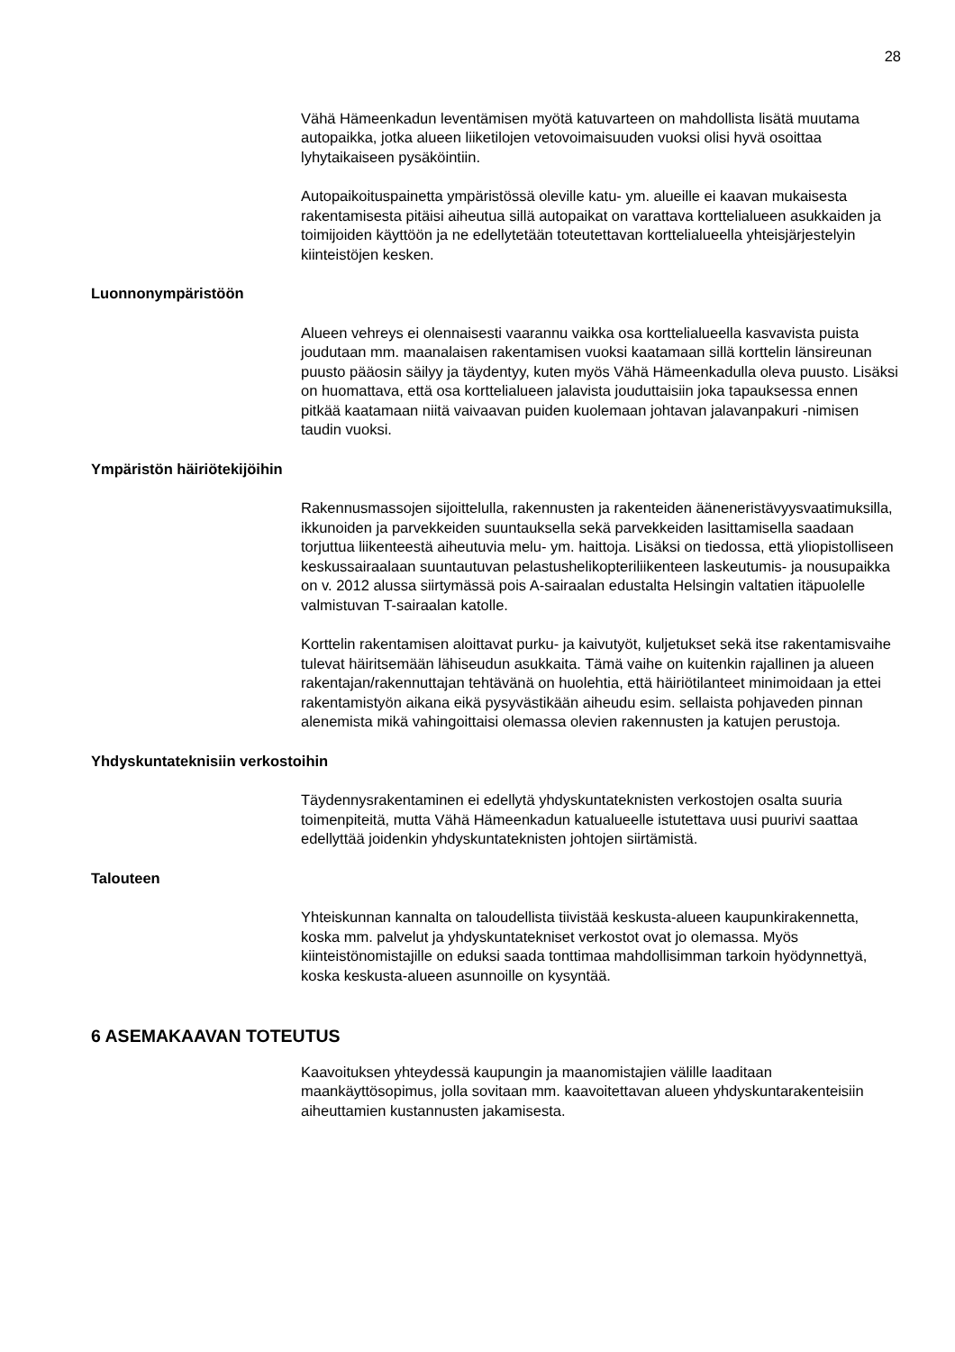28
Vähä Hämeenkadun leventämisen myötä katuvarteen on mahdollista lisätä muutama autopaikka, jotka alueen liiketilojen vetovoimaisuuden vuoksi olisi hyvä osoittaa lyhytaikaiseen pysäköintiin.
Autopaikoituspainetta ympäristössä oleville katu- ym. alueille ei kaavan mukaisesta rakentamisesta pitäisi aiheutua sillä autopaikat on varattava korttelialueen asukkaiden ja toimijoiden käyttöön ja ne edellytetään toteutettavan korttelialueella yhteisjärjestelyin kiinteistöjen kesken.
Luonnonympäristöön
Alueen vehreys ei olennaisesti vaarannu vaikka osa korttelialueella kasvavista puista joudutaan mm. maanalaisen rakentamisen vuoksi kaatamaan sillä korttelin länsireunan puusto pääosin säilyy ja täydentyy, kuten myös Vähä Hämeenkadulla oleva puusto. Lisäksi on huomattava, että osa korttelialueen jalavista jouduttaisiin joka tapauksessa ennen pitkää kaatamaan niitä vaivaavan puiden kuolemaan johtavan jalavanpakuri -nimisen taudin vuoksi.
Ympäristön häiriötekijöihin
Rakennusmassojen sijoittelulla, rakennusten ja rakenteiden ääneneristävyysvaatimuksilla, ikkunoiden ja parvekkeiden suuntauksella sekä parvekkeiden lasittamisella saadaan torjuttua liikenteestä aiheutuvia melu- ym. haittoja. Lisäksi on tiedossa, että yliopistolliseen keskussairaalaan suuntautuvan pelastushelikopteriliikenteen laskeutumis- ja nousupaikka on v. 2012 alussa siirtymässä pois A-sairaalan edustalta Helsingin valtatien itäpuolelle valmistuvan T-sairaalan katolle.
Korttelin rakentamisen aloittavat purku- ja kaivutyöt, kuljetukset sekä itse rakentamisvaihe tulevat häiritsemään lähiseudun asukkaita. Tämä vaihe on kuitenkin rajallinen ja alueen rakentajan/rakennuttajan tehtävänä on huolehtia, että häiriötilanteet minimoidaan ja ettei rakentamistyön aikana eikä pysyvästikään aiheudu esim. sellaista pohjaveden pinnan alenemista mikä vahingoittaisi olemassa olevien rakennusten ja katujen perustoja.
Yhdyskuntateknisiin verkostoihin
Täydennysrakentaminen ei edellytä yhdyskuntateknisten verkostojen osalta suuria toimenpiteitä, mutta Vähä Hämeenkadun katualueelle istutettava uusi puurivi saattaa edellyttää joidenkin yhdyskuntateknisten johtojen siirtämistä.
Talouteen
Yhteiskunnan kannalta on taloudellista tiivistää keskusta-alueen kaupunkirakennetta, koska mm. palvelut ja yhdyskuntatekniset verkostot ovat jo olemassa. Myös kiinteistönomistajille on eduksi saada tonttimaa mahdollisimman tarkoin hyödynnettyä, koska keskusta-alueen asunnoille on kysyntää.
6 ASEMAKAAVAN TOTEUTUS
Kaavoituksen yhteydessä kaupungin ja maanomistajien välille laaditaan maankäyttösopimus, jolla sovitaan mm. kaavoitettavan alueen yhdyskuntarakenteisiin aiheuttamien kustannusten jakamisesta.